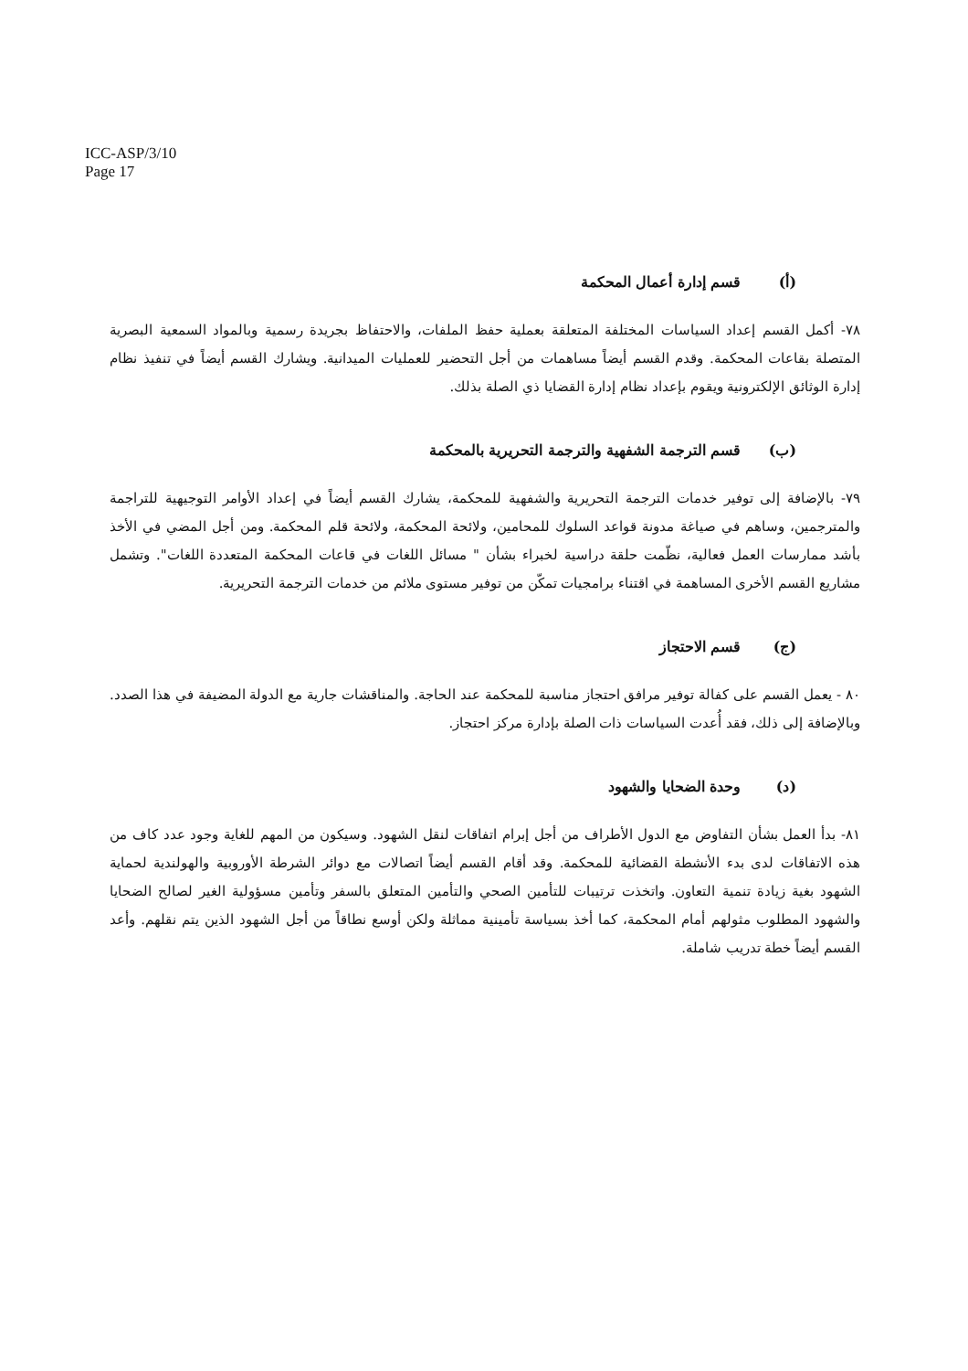ICC-ASP/3/10
Page 17
(أ) قسم إدارة أعمال المحكمة
٧٨- أكمل القسم إعداد السياسات المختلفة المتعلقة بعملية حفظ الملفات، والاحتفاظ بجريدة رسمية وبالمواد السمعية البصرية المتصلة بقاعات المحكمة. وقدم القسم أيضاً مساهمات من أجل التحضير للعمليات الميدانية. ويشارك القسم أيضاً في تنفيذ نظام إدارة الوثائق الإلكترونية ويقوم بإعداد نظام إدارة القضايا ذي الصلة بذلك.
(ب) قسم الترجمة الشفهية والترجمة التحريرية بالمحكمة
٧٩- بالإضافة إلى توفير خدمات الترجمة التحريرية والشفهية للمحكمة، يشارك القسم أيضاً في إعداد الأوامر التوجيهية للتراجمة والمترجمين، وساهم في صياغة مدونة قواعد السلوك للمحامين، ولائحة المحكمة، ولائحة قلم المحكمة. ومن أجل المضي في الأخذ بأشد ممارسات العمل فعالية، نظّمت حلقة دراسية لخبراء بشأن " مسائل اللغات في قاعات المحكمة المتعددة اللغات". وتشمل مشاريع القسم الأخرى المساهمة في اقتناء برامجيات تمكّن من توفير مستوى ملائم من خدمات الترجمة التحريرية.
(ج) قسم الاحتجاز
٨٠ - يعمل القسم على كفالة توفير مرافق احتجاز مناسبة للمحكمة عند الحاجة. والمناقشات جارية مع الدولة المضيفة في هذا الصدد. وبالإضافة إلى ذلك، فقد أُعدت السياسات ذات الصلة بإدارة مركز احتجاز.
(د) وحدة الضحايا والشهود
٨١- بدأ العمل بشأن التفاوض مع الدول الأطراف من أجل إبرام اتفاقات لنقل الشهود. وسيكون من المهم للغاية وجود عدد كاف من هذه الاتفاقات لدى بدء الأنشطة القضائية للمحكمة. وقد أقام القسم أيضاً اتصالات مع دوائر الشرطة الأوروبية والهولندية لحماية الشهود بغية زيادة تنمية التعاون. واتخذت ترتيبات للتأمين الصحي والتأمين المتعلق بالسفر وتأمين مسؤولية الغير لصالح الضحايا والشهود المطلوب مثولهم أمام المحكمة، كما أخذ بسياسة تأمينية مماثلة ولكن أوسع نطاقاً من أجل الشهود الذين يتم نقلهم. وأعد القسم أيضاً خطة تدريب شاملة.